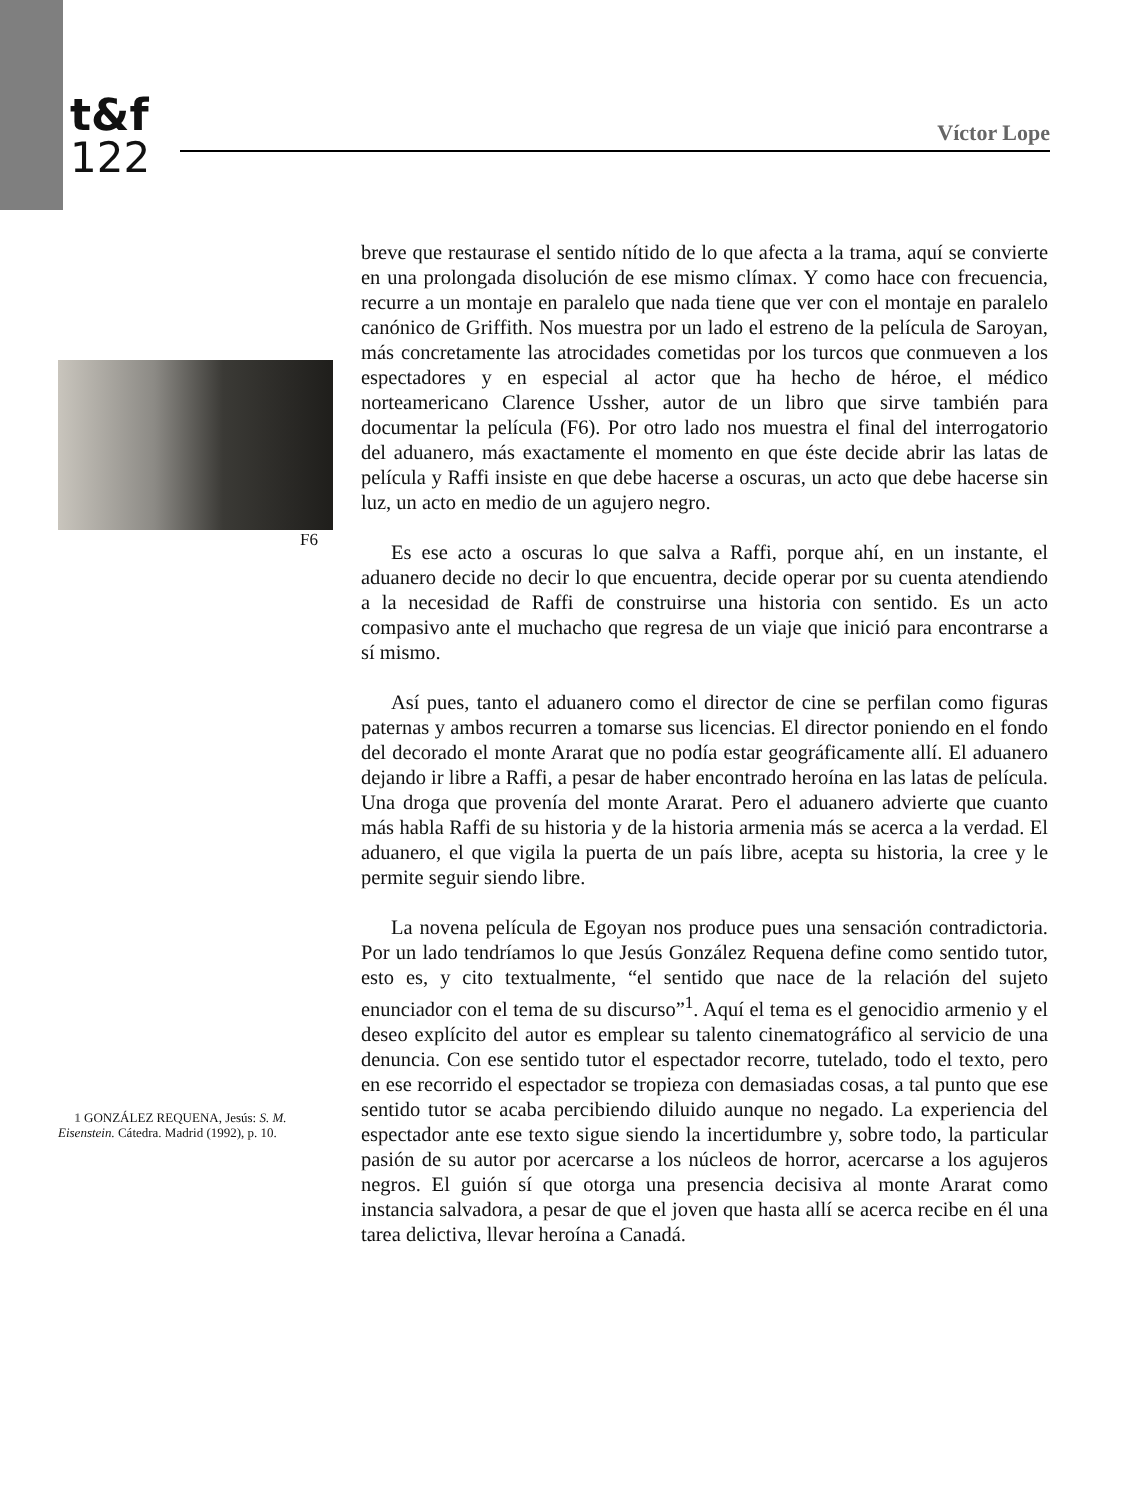t&f
122
Víctor Lope
F6
1 GONZÁLEZ REQUENA, Jesús: S. M. Eisenstein. Cátedra. Madrid (1992), p. 10.
breve que restaurase el sentido nítido de lo que afecta a la trama, aquí se convierte en una prolongada disolución de ese mismo clímax. Y como hace con frecuencia, recurre a un montaje en paralelo que nada tiene que ver con el montaje en paralelo canónico de Griffith. Nos muestra por un lado el estreno de la película de Saroyan, más concretamente las atrocidades cometidas por los turcos que conmueven a los espectadores y en especial al actor que ha hecho de héroe, el médico norteamericano Clarence Ussher, autor de un libro que sirve también para documentar la película (F6). Por otro lado nos muestra el final del interrogatorio del aduanero, más exactamente el momento en que éste decide abrir las latas de película y Raffi insiste en que debe hacerse a oscuras, un acto que debe hacerse sin luz, un acto en medio de un agujero negro.
Es ese acto a oscuras lo que salva a Raffi, porque ahí, en un instante, el aduanero decide no decir lo que encuentra, decide operar por su cuenta atendiendo a la necesidad de Raffi de construirse una historia con sentido. Es un acto compasivo ante el muchacho que regresa de un viaje que inició para encontrarse a sí mismo.
Así pues, tanto el aduanero como el director de cine se perfilan como figuras paternas y ambos recurren a tomarse sus licencias. El director poniendo en el fondo del decorado el monte Ararat que no podía estar geográficamente allí. El aduanero dejando ir libre a Raffi, a pesar de haber encontrado heroína en las latas de película. Una droga que provenía del monte Ararat. Pero el aduanero advierte que cuanto más habla Raffi de su historia y de la historia armenia más se acerca a la verdad. El aduanero, el que vigila la puerta de un país libre, acepta su historia, la cree y le permite seguir siendo libre.
La novena película de Egoyan nos produce pues una sensación contradictoria. Por un lado tendríamos lo que Jesús González Requena define como sentido tutor, esto es, y cito textualmente, “el sentido que nace de la relación del sujeto enunciador con el tema de su discurso”<sup>1</sup>. Aquí el tema es el genocidio armenio y el deseo explícito del autor es emplear su talento cinematográfico al servicio de una denuncia. Con ese sentido tutor el espectador recorre, tutelado, todo el texto, pero en ese recorrido el espectador se tropieza con demasiadas cosas, a tal punto que ese sentido tutor se acaba percibiendo diluido aunque no negado. La experiencia del espectador ante ese texto sigue siendo la incertidumbre y, sobre todo, la particular pasión de su autor por acercarse a los núcleos de horror, acercarse a los agujeros negros. El guión sí que otorga una presencia decisiva al monte Ararat como instancia salvadora, a pesar de que el joven que hasta allí se acerca recibe en él una tarea delictiva, llevar heroína a Canadá.